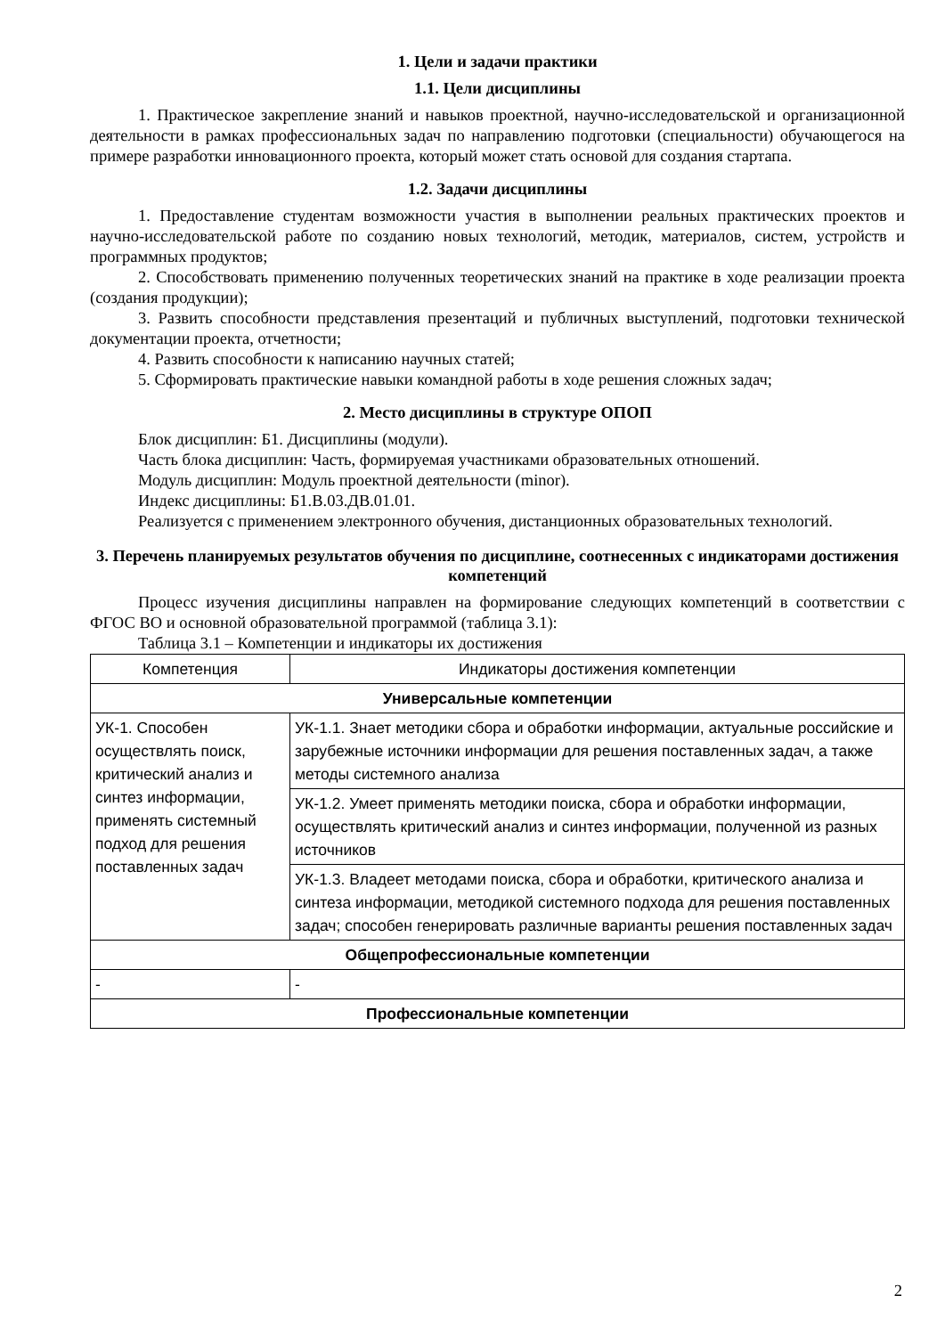1. Цели и задачи практики
1.1. Цели дисциплины
1. Практическое закрепление знаний и навыков проектной, научно-исследовательской и организационной деятельности в рамках профессиональных задач по направлению подготовки (специальности) обучающегося на примере разработки инновационного проекта, который может стать основой для создания стартапа.
1.2. Задачи дисциплины
1. Предоставление студентам возможности участия в выполнении реальных практических проектов и научно-исследовательской работе по созданию новых технологий, методик, материалов, систем, устройств и программных продуктов;
2. Способствовать применению полученных теоретических знаний на практике в ходе реализации проекта (создания продукции);
3. Развить способности представления презентаций и публичных выступлений, подготовки технической документации проекта, отчетности;
4. Развить способности к написанию научных статей;
5. Сформировать практические навыки командной работы в ходе решения сложных задач;
2. Место дисциплины в структуре ОПОП
Блок дисциплин: Б1. Дисциплины (модули).
Часть блока дисциплин: Часть, формируемая участниками образовательных отношений.
Модуль дисциплин: Модуль проектной деятельности (minor).
Индекс дисциплины: Б1.В.03.ДВ.01.01.
Реализуется с применением электронного обучения, дистанционных образовательных технологий.
3. Перечень планируемых результатов обучения по дисциплине, соотнесенных с индикаторами достижения компетенций
Процесс изучения дисциплины направлен на формирование следующих компетенций в соответствии с ФГОС ВО и основной образовательной программой (таблица 3.1):
Таблица 3.1 – Компетенции и индикаторы их достижения
| Компетенция | Индикаторы достижения компетенции |
| --- | --- |
| Универсальные компетенции | |
| УК-1. Способен осуществлять поиск, критический анализ и синтез информации, применять системный подход для решения поставленных задач | УК-1.1. Знает методики сбора и обработки информации, актуальные российские и зарубежные источники информации для решения поставленных задач, а также методы системного анализа |
| | УК-1.2. Умеет применять методики поиска, сбора и обработки информации, осуществлять критический анализ и синтез информации, полученной из разных источников |
| | УК-1.3. Владеет методами поиска, сбора и обработки, критического анализа и синтеза информации, методикой системного подхода для решения поставленных задач; способен генерировать различные варианты решения поставленных задач |
| Общепрофессиональные компетенции | |
| - | - |
| Профессиональные компетенции | |
2